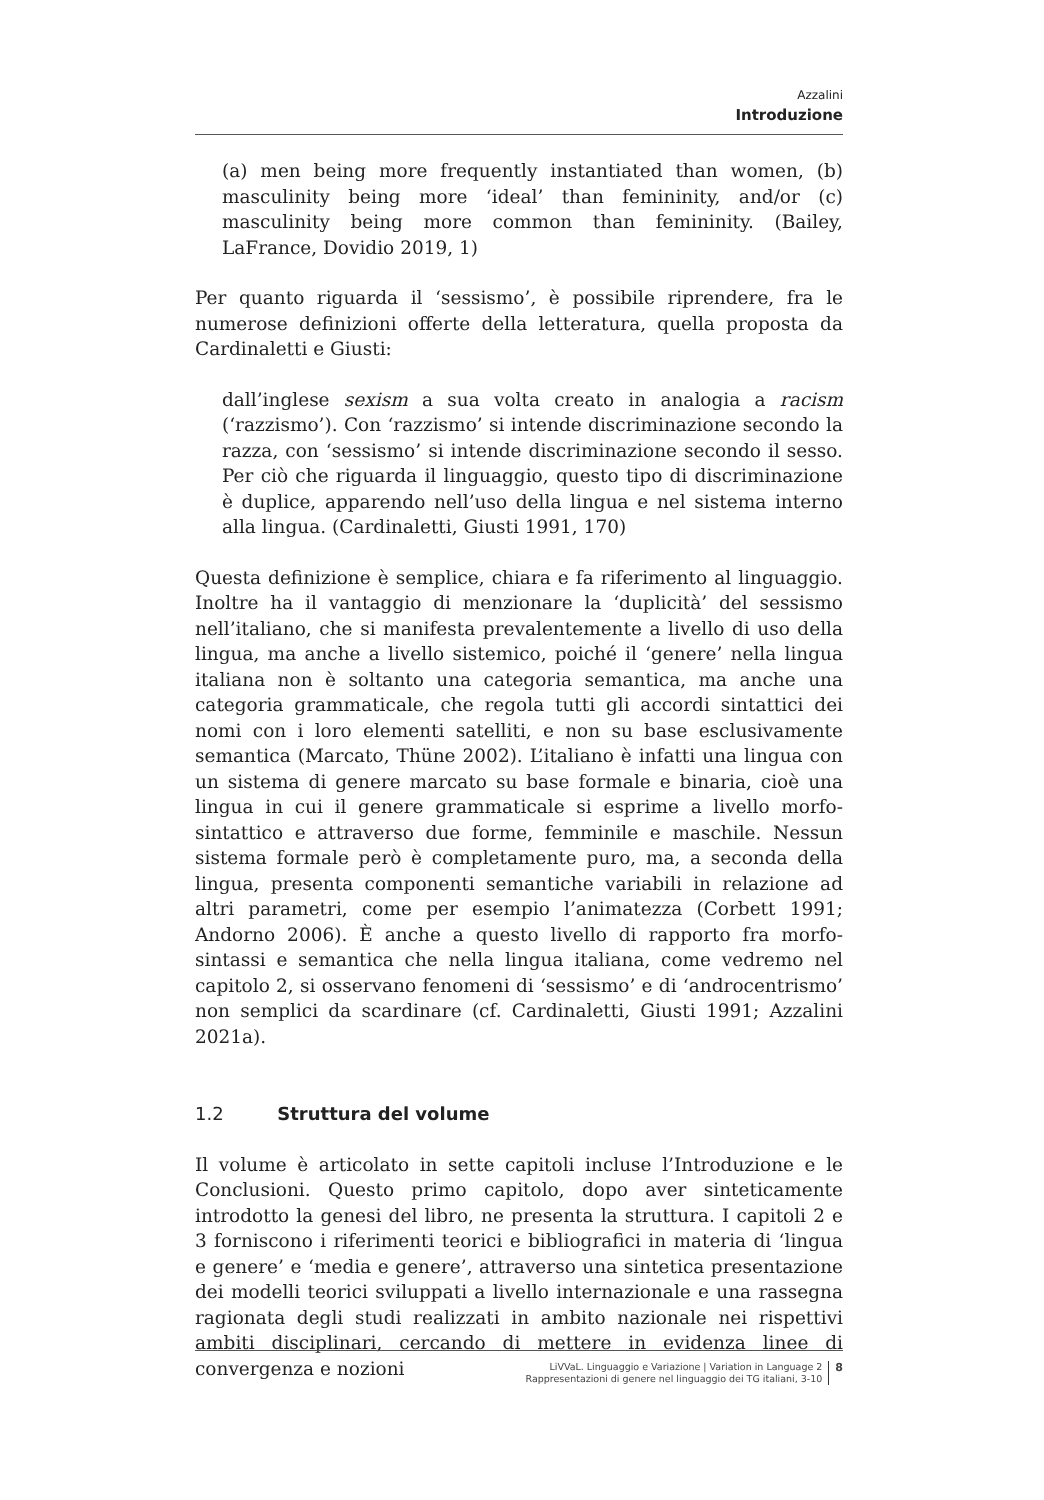Azzalini
Introduzione
(a) men being more frequently instantiated than women, (b) masculinity being more ‘ideal’ than femininity, and/or (c) masculinity being more common than femininity. (Bailey, LaFrance, Dovidio 2019, 1)
Per quanto riguarda il ‘sessismo’, è possibile riprendere, fra le numerose definizioni offerte della letteratura, quella proposta da Cardinaletti e Giusti:
dall’inglese sexism a sua volta creato in analogia a racism (‘razzismo’). Con ‘razzismo’ si intende discriminazione secondo la razza, con ‘sessismo’ si intende discriminazione secondo il sesso. Per ciò che riguarda il linguaggio, questo tipo di discriminazione è duplice, apparendo nell’uso della lingua e nel sistema interno alla lingua. (Cardinaletti, Giusti 1991, 170)
Questa definizione è semplice, chiara e fa riferimento al linguaggio. Inoltre ha il vantaggio di menzionare la ‘duplicità’ del sessismo nell’italiano, che si manifesta prevalentemente a livello di uso della lingua, ma anche a livello sistemico, poiché il ‘genere’ nella lingua italiana non è soltanto una categoria semantica, ma anche una categoria grammaticale, che regola tutti gli accordi sintattici dei nomi con i loro elementi satelliti, e non su base esclusivamente semantica (Marcato, Thüne 2002). L’italiano è infatti una lingua con un sistema di genere marcato su base formale e binaria, cioè una lingua in cui il genere grammaticale si esprime a livello morfo-sintattico e attraverso due forme, femminile e maschile. Nessun sistema formale però è completamente puro, ma, a seconda della lingua, presenta componenti semantiche variabili in relazione ad altri parametri, come per esempio l’animatezza (Corbett 1991; Andorno 2006). È anche a questo livello di rapporto fra morfo-sintassi e semantica che nella lingua italiana, come vedremo nel capitolo 2, si osservano fenomeni di ‘sessismo’ e di ‘androcentrismo’ non semplici da scardinare (cf. Cardinaletti, Giusti 1991; Azzalini 2021a).
1.2 Struttura del volume
Il volume è articolato in sette capitoli incluse l’Introduzione e le Conclusioni. Questo primo capitolo, dopo aver sinteticamente introdotto la genesi del libro, ne presenta la struttura. I capitoli 2 e 3 forniscono i riferimenti teorici e bibliografici in materia di ‘lingua e genere’ e ‘media e genere’, attraverso una sintetica presentazione dei modelli teorici sviluppati a livello internazionale e una rassegna ragionata degli studi realizzati in ambito nazionale nei rispettivi ambiti disciplinari, cercando di mettere in evidenza linee di convergenza e nozioni
LiVVaL. Linguaggio e Variazione | Variation in Language 2
Rappresentazioni di genere nel linguaggio dei TG italiani, 3-10
8